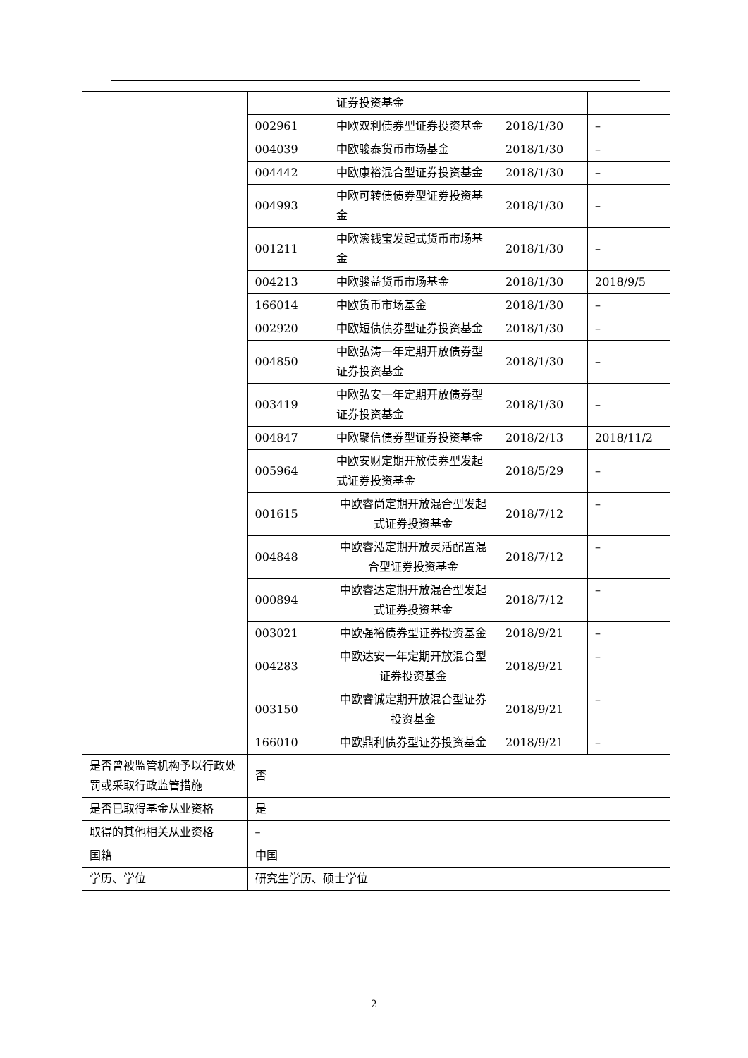| | | 证券投资基金 | | |
| | 002961 | 中欧双利债券型证券投资基金 | 2018/1/30 | – |
| | 004039 | 中欧骏泰货币市场基金 | 2018/1/30 | – |
| | 004442 | 中欧康裕混合型证券投资基金 | 2018/1/30 | – |
| | 004993 | 中欧可转债债券型证券投资基金 | 2018/1/30 | – |
| | 001211 | 中欧滚钱宝发起式货币市场基金 | 2018/1/30 | – |
| | 004213 | 中欧骏益货币市场基金 | 2018/1/30 | 2018/9/5 |
| | 166014 | 中欧货币市场基金 | 2018/1/30 | – |
| | 002920 | 中欧短债债券型证券投资基金 | 2018/1/30 | – |
| | 004850 | 中欧弘涛一年定期开放债券型证券投资基金 | 2018/1/30 | – |
| | 003419 | 中欧弘安一年定期开放债券型证券投资基金 | 2018/1/30 | – |
| | 004847 | 中欧聚信债券型证券投资基金 | 2018/2/13 | 2018/11/2 |
| | 005964 | 中欧安财定期开放债券型发起式证券投资基金 | 2018/5/29 | – |
| | 001615 | 中欧睿尚定期开放混合型发起式证券投资基金 | 2018/7/12 | – |
| | 004848 | 中欧睿泓定期开放灵活配置混合型证券投资基金 | 2018/7/12 | – |
| | 000894 | 中欧睿达定期开放混合型发起式证券投资基金 | 2018/7/12 | – |
| | 003021 | 中欧强裕债券型证券投资基金 | 2018/9/21 | – |
| | 004283 | 中欧达安一年定期开放混合型证券投资基金 | 2018/9/21 | – |
| | 003150 | 中欧睿诚定期开放混合型证券投资基金 | 2018/9/21 | – |
| | 166010 | 中欧鼎利债券型证券投资基金 | 2018/9/21 | – |
| 是否曾被监管机构予以行政处罚或采取行政监管措施 | 否 | | | |
| 是否已取得基金从业资格 | 是 | | | |
| 取得的其他相关从业资格 | – | | | |
| 国籍 | 中国 | | | |
| 学历、学位 | 研究生学历、硕士学位 | | | |
2